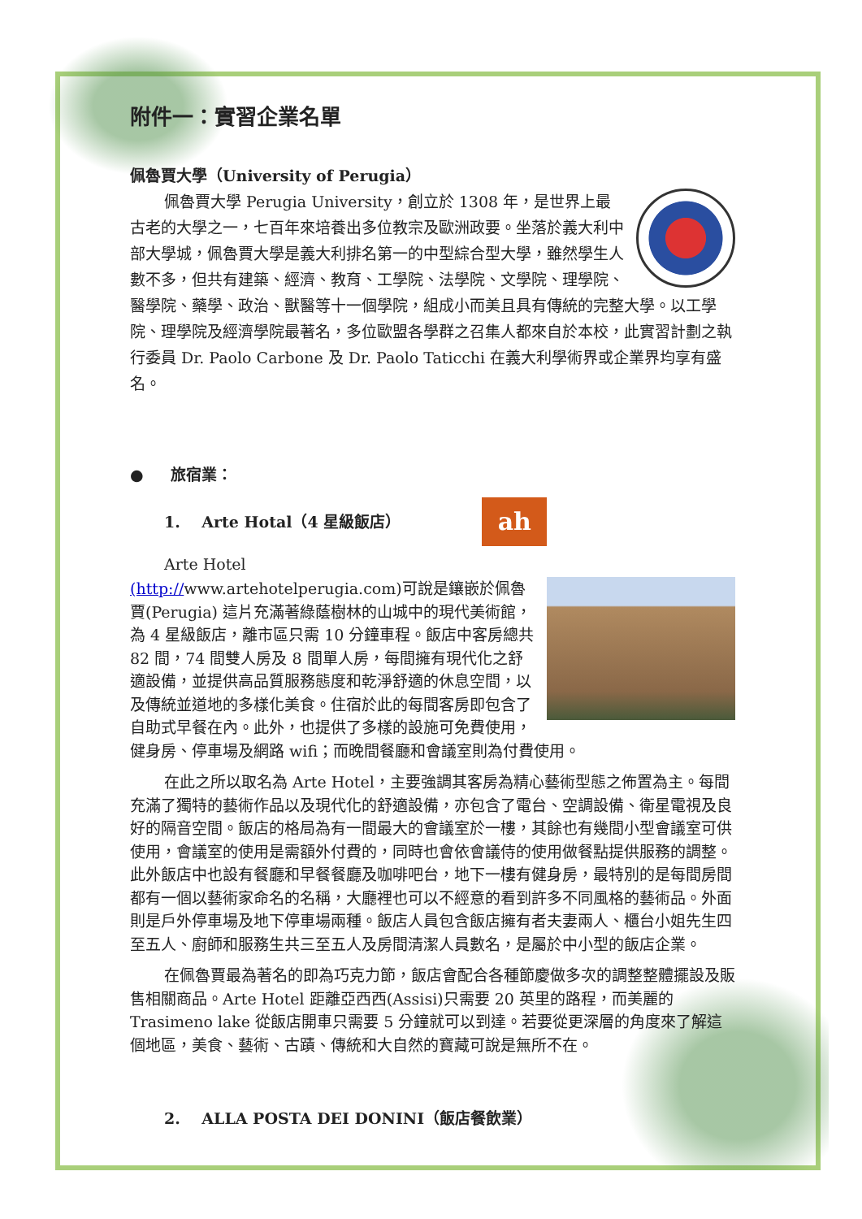附件一：實習企業名單
佩魯賈大學（University of Perugia）
佩魯賈大學 Perugia University，創立於 1308 年，是世界上最古老的大學之一，七百年來培養出多位教宗及歐洲政要。坐落於義大利中部大學城，佩魯賈大學是義大利排名第一的中型綜合型大學，雖然學生人數不多，但共有建築、經濟、教育、工學院、法學院、文學院、理學院、醫學院、藥學、政治、獸醫等十一個學院，組成小而美且具有傳統的完整大學。以工學院、理學院及經濟學院最著名，多位歐盟各學群之召集人都來自於本校，此實習計劃之執行委員 Dr. Paolo Carbone 及 Dr. Paolo Taticchi 在義大利學術界或企業界均享有盛名。
● 旅宿業：
1. Arte Hotal（4 星級飯店）
ah
Arte Hotel
(http://www.artehotelperugia.com)可說是鑲嵌於佩魯賈(Perugia) 這片充滿著綠蔭樹林的山城中的現代美術館，為 4 星級飯店，離市區只需 10 分鐘車程。飯店中客房總共 82 間，74 間雙人房及 8 間單人房，每間擁有現代化之舒適設備，並提供高品質服務態度和乾淨舒適的休息空間，以及傳統並道地的多樣化美食。住宿於此的每間客房即包含了自助式早餐在內。此外，也提供了多樣的設施可免費使用，健身房、停車場及網路 wifi；而晚間餐廳和會議室則為付費使用。
在此之所以取名為 Arte Hotel，主要強調其客房為精心藝術型態之佈置為主。每間充滿了獨特的藝術作品以及現代化的舒適設備，亦包含了電台、空調設備、衛星電視及良好的隔音空間。飯店的格局為有一間最大的會議室於一樓，其餘也有幾間小型會議室可供使用，會議室的使用是需額外付費的，同時也會依會議侍的使用做餐點提供服務的調整。此外飯店中也設有餐廳和早餐餐廳及咖啡吧台，地下一樓有健身房，最特別的是每間房間都有一個以藝術家命名的名稱，大廳裡也可以不經意的看到許多不同風格的藝術品。外面則是戶外停車場及地下停車場兩種。飯店人員包含飯店擁有者夫妻兩人、櫃台小姐先生四至五人、廚師和服務生共三至五人及房間清潔人員數名，是屬於中小型的飯店企業。
在佩魯賈最為著名的即為巧克力節，飯店會配合各種節慶做多次的調整整體擺設及販售相關商品。Arte Hotel 距離亞西西(Assisi)只需要 20 英里的路程，而美麗的 Trasimeno lake 從飯店開車只需要 5 分鐘就可以到達。若要從更深層的角度來了解這個地區，美食、藝術、古蹟、傳統和大自然的寶藏可說是無所不在。
2. ALLA POSTA DEI DONINI（飯店餐飲業）